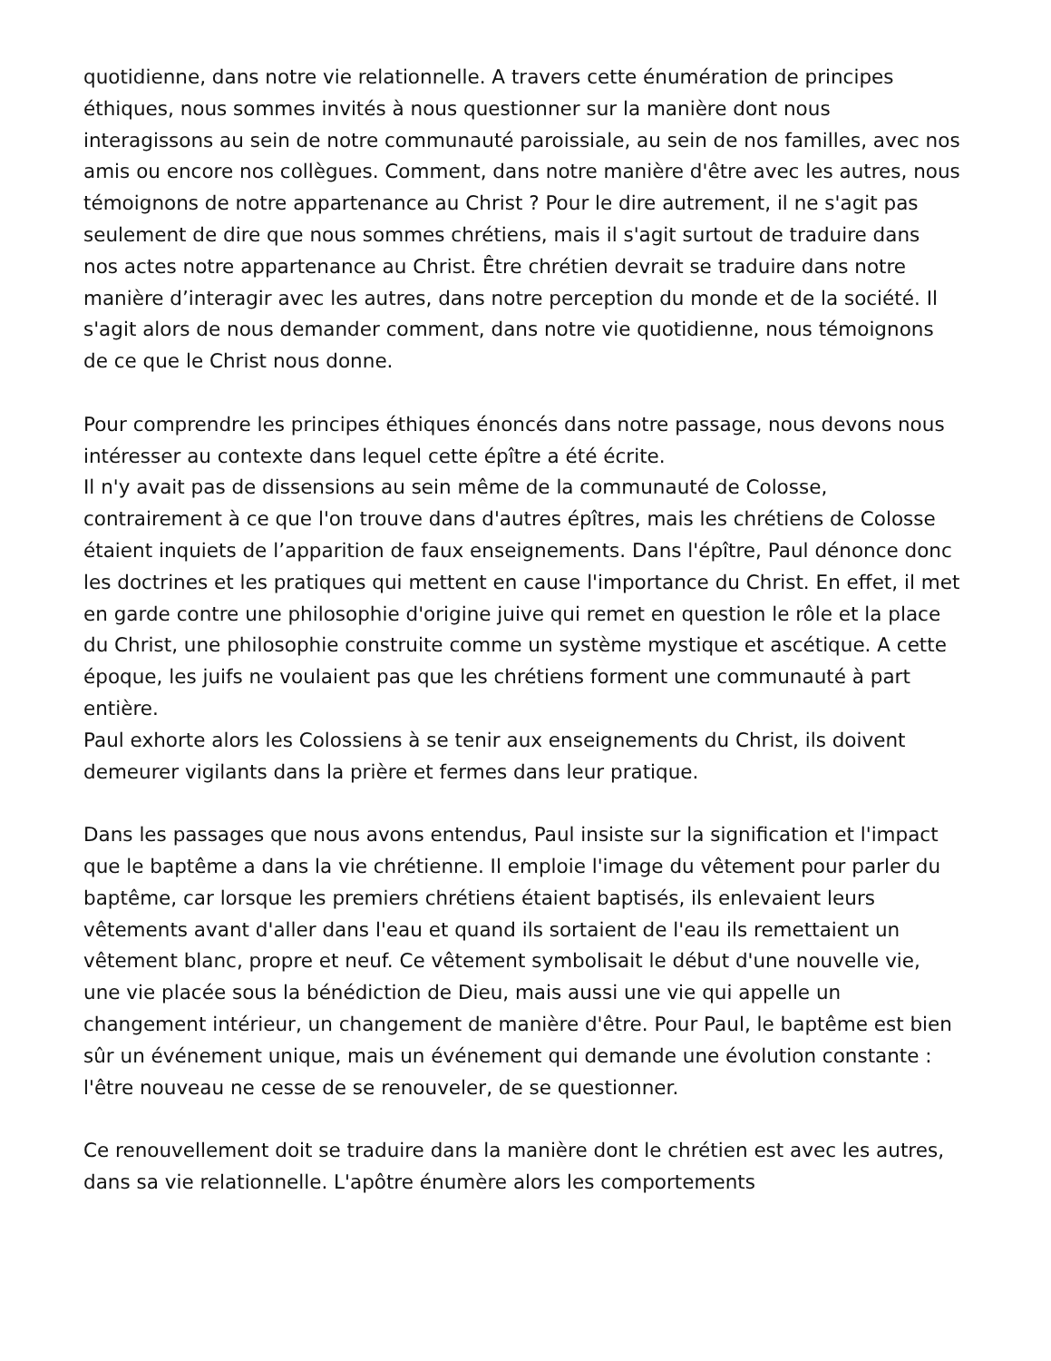quotidienne, dans notre vie relationnelle. A travers cette énumération de principes éthiques, nous sommes invités à nous questionner sur la manière dont nous interagissons au sein de notre communauté paroissiale, au sein de nos familles, avec nos amis ou encore nos collègues. Comment, dans notre manière d'être avec les autres, nous témoignons de notre appartenance au Christ ? Pour le dire autrement, il ne s'agit pas seulement de dire que nous sommes chrétiens, mais il s'agit surtout de traduire dans nos actes notre appartenance au Christ. Être chrétien devrait se traduire dans notre manière d’interagir avec les autres, dans notre perception du monde et de la société. Il s'agit alors de nous demander comment, dans notre vie quotidienne, nous témoignons de ce que le Christ nous donne.
Pour comprendre les principes éthiques énoncés dans notre passage, nous devons nous intéresser au contexte dans lequel cette épître a été écrite.
Il n'y avait pas de dissensions au sein même de la communauté de Colosse, contrairement à ce que l'on trouve dans d'autres épîtres, mais les chrétiens de Colosse étaient inquiets de l’apparition de faux enseignements. Dans l'épître, Paul dénonce donc les doctrines et les pratiques qui mettent en cause l'importance du Christ. En effet, il met en garde contre une philosophie d'origine juive qui remet en question le rôle et la place du Christ, une philosophie construite comme un système mystique et ascétique. A cette époque, les juifs ne voulaient pas que les chrétiens forment une communauté à part entière.
Paul exhorte alors les Colossiens à se tenir aux enseignements du Christ, ils doivent demeurer vigilants dans la prière et fermes dans leur pratique.
Dans les passages que nous avons entendus, Paul insiste sur la signification et l'impact que le baptême a dans la vie chrétienne. Il emploie l'image du vêtement pour parler du baptême, car lorsque les premiers chrétiens étaient baptisés, ils enlevaient leurs vêtements avant d'aller dans l'eau et quand ils sortaient de l'eau ils remettaient un vêtement blanc, propre et neuf. Ce vêtement symbolisait le début d'une nouvelle vie, une vie placée sous la bénédiction de Dieu, mais aussi une vie qui appelle un changement intérieur, un changement de manière d'être. Pour Paul, le baptême est bien sûr un événement unique, mais un événement qui demande une évolution constante : l'être nouveau ne cesse de se renouveler, de se questionner.
Ce renouvellement doit se traduire dans la manière dont le chrétien est avec les autres, dans sa vie relationnelle. L'apôtre énumère alors les comportements